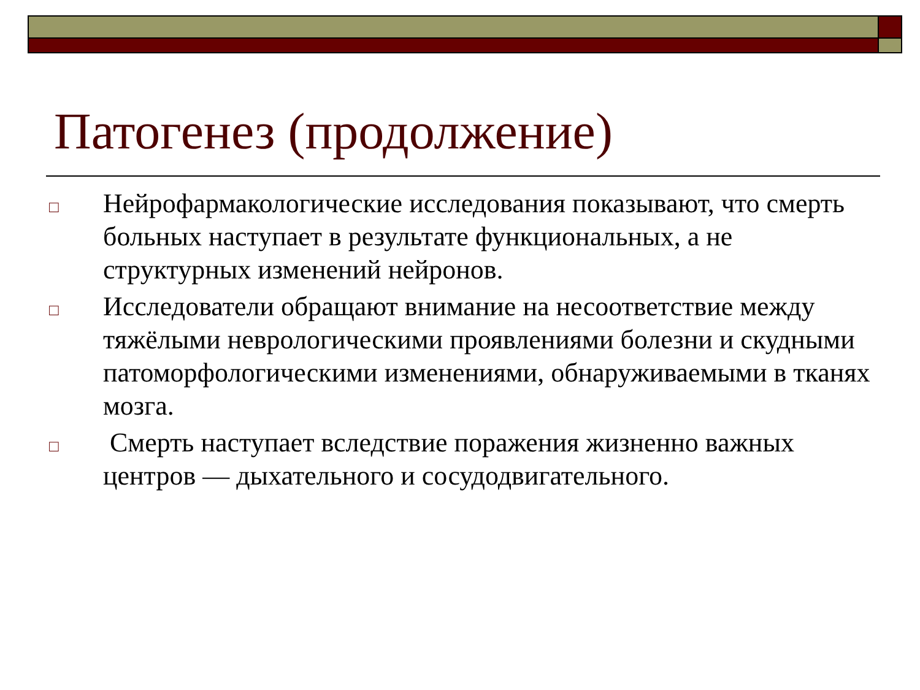Патогенез (продолжение)
□ Нейрофармакологические исследования показывают, что смерть больных наступает в результате функциональных, а не структурных изменений нейронов.
□ Исследователи обращают внимание на несоответствие между тяжёлыми неврологическими проявлениями болезни и скудными патоморфологическими изменениями, обнаруживаемыми в тканях мозга.
□ Смерть наступает вследствие поражения жизненно важных центров — дыхательного и сосудодвигательного.